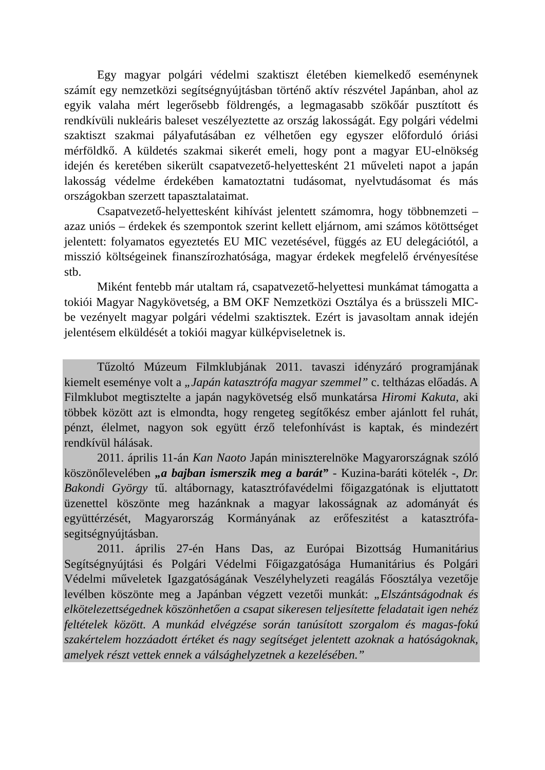Egy magyar polgári védelmi szaktiszt életében kiemelkedő eseménynek számít egy nemzetközi segítségnyújtásban történő aktív részvétel Japánban, ahol az egyik valaha mért legerősebb földrengés, a legmagasabb szökőár pusztított és rendkívüli nukleáris baleset veszélyeztette az ország lakosságát. Egy polgári védelmi szaktiszt szakmai pályafutásában ez vélhetően egy egyszer előforduló óriási mérföldkő. A küldetés szakmai sikerét emeli, hogy pont a magyar EU-elnökség idején és keretében sikerült csapatvezető-helyettesként 21 műveleti napot a japán lakosság védelme érdekében kamatoztatni tudásomat, nyelvtudásomat és más országokban szerzett tapasztalataimat.
Csapatvezető-helyettesként kihívást jelentett számomra, hogy többnemzeti – azaz uniós – érdekek és szempontok szerint kellett eljárnom, ami számos kötöttséget jelentett: folyamatos egyeztetés EU MIC vezetésével, függés az EU delegációtól, a misszió költségeinek finanszírozhatósága, magyar érdekek megfelelő érvényesítése stb.
Miként fentebb már utaltam rá, csapatvezető-helyettesi munkámat támogatta a tokiói Magyar Nagykövetség, a BM OKF Nemzetközi Osztálya és a brüsszeli MIC-be vezényelt magyar polgári védelmi szaktisztek. Ezért is javasoltam annak idején jelentésem elküldését a tokiói magyar külképviseletnek is.
Tűzoltó Múzeum Filmklubjának 2011. tavaszi idényzáró programjának kiemelt eseménye volt a „Japán katasztrófa magyar szemmel” c. teltházas előadás. A Filmklubot megtisztelte a japán nagykövetség első munkatársa Hiromi Kakuta, aki többek között azt is elmondta, hogy rengeteg segítőkész ember ajánlott fel ruhát, pénzt, élelmet, nagyon sok együtt érző telefonhívást is kaptak, és mindezért rendkívül hálásak.
2011. április 11-án Kan Naoto Japán miniszterelnöke Magyarországnak szóló köszönőlevelében „a bajban ismerszik meg a barát” - Kuzina-baráti kötelék -, Dr. Bakondi György tű. altábornagy, katasztrófavédelmi főigazgatónak is eljuttatott üzenettel köszönte meg hazánknak a magyar lakosságnak az adományát és együttérzését, Magyarország Kormányának az erőfeszitést a katasztrófa-segitségnyújtásban.
2011. április 27-én Hans Das, az Európai Bizottság Humanitárius Segítségnyújtási és Polgári Védelmi Főigazgatósága Humanitárius és Polgári Védelmi műveletek Igazgatóságának Veszélyhelyzeti reagálás Főosztálya vezetője levélben köszönte meg a Japánban végzett vezetői munkát: „Elszántságodnak és elkötelezettségednek köszönhetően a csapat sikeresen teljesítette feladatait igen nehéz feltételek között. A munkád elvégzése során tanúsított szorgalom és magas-fokú szakértelem hozzáadott értéket és nagy segítséget jelentett azoknak a hatóságoknak, amelyek részt vettek ennek a válsághelyzetnek a kezelésében.”